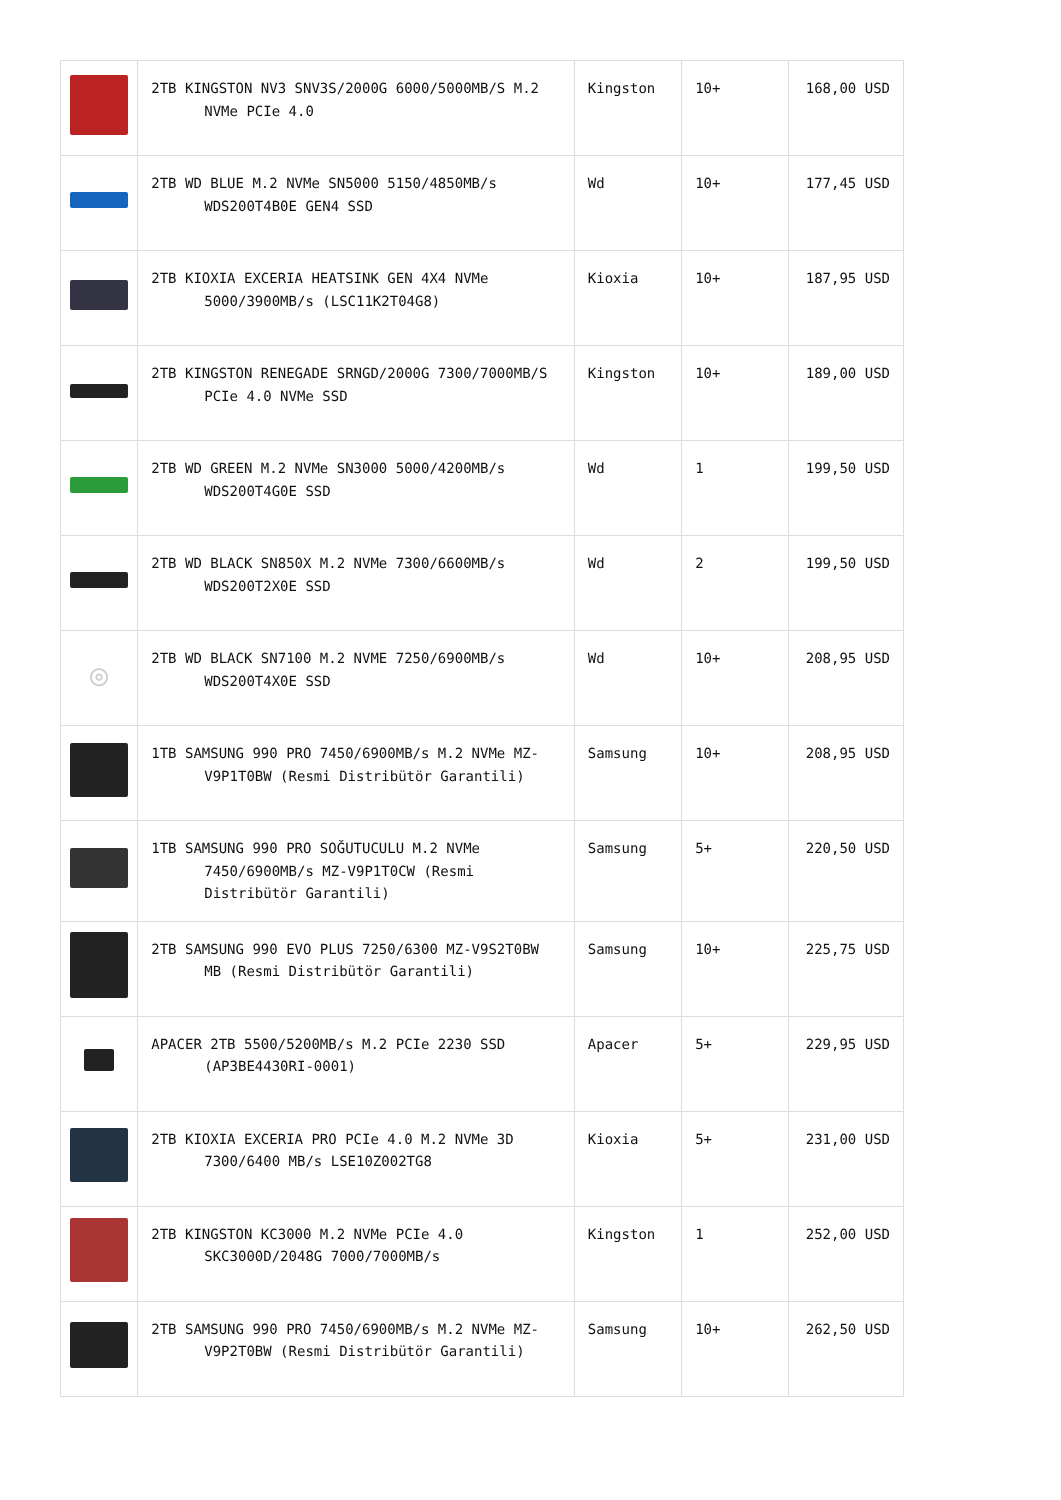| | 2TB KINGSTON NV3 SNV3S/2000G 6000/5000MB/S M.2 NVMe PCIe 4.0 | Kingston | 10+ | 168,00 USD |
| | 2TB WD BLUE M.2 NVMe SN5000 5150/4850MB/s WDS200T4B0E GEN4 SSD | Wd | 10+ | 177,45 USD |
| | 2TB KIOXIA EXCERIA HEATSINK GEN 4X4 NVMe 5000/3900MB/s (LSC11K2T04G8) | Kioxia | 10+ | 187,95 USD |
| | 2TB KINGSTON RENEGADE SRNGD/2000G 7300/7000MB/S PCIe 4.0 NVMe SSD | Kingston | 10+ | 189,00 USD |
| | 2TB WD GREEN M.2 NVMe SN3000 5000/4200MB/s WDS200T4G0E SSD | Wd | 1 | 199,50 USD |
| | 2TB WD BLACK SN850X M.2 NVMe 7300/6600MB/s WDS200T2X0E SSD | Wd | 2 | 199,50 USD |
| ◎ | 2TB WD BLACK SN7100 M.2 NVME 7250/6900MB/s WDS200T4X0E SSD | Wd | 10+ | 208,95 USD |
| | 1TB SAMSUNG 990 PRO 7450/6900MB/s M.2 NVMe MZ-V9P1T0BW (Resmi Distribütör Garantili) | Samsung | 10+ | 208,95 USD |
| | 1TB SAMSUNG 990 PRO SOĞUTUCULU M.2 NVMe 7450/6900MB/s MZ-V9P1T0CW (Resmi Distribütör Garantili) | Samsung | 5+ | 220,50 USD |
| | 2TB SAMSUNG 990 EVO PLUS 7250/6300 MZ-V9S2T0BW MB (Resmi Distribütör Garantili) | Samsung | 10+ | 225,75 USD |
| | APACER 2TB 5500/5200MB/s M.2 PCIe 2230 SSD (AP3BE4430RI-0001) | Apacer | 5+ | 229,95 USD |
| | 2TB KIOXIA EXCERIA PRO PCIe 4.0 M.2 NVMe 3D 7300/6400 MB/s LSE10Z002TG8 | Kioxia | 5+ | 231,00 USD |
| | 2TB KINGSTON KC3000 M.2 NVMe PCIe 4.0 SKC3000D/2048G 7000/7000MB/s | Kingston | 1 | 252,00 USD |
| | 2TB SAMSUNG 990 PRO 7450/6900MB/s M.2 NVMe MZ-V9P2T0BW (Resmi Distribütör Garantili) | Samsung | 10+ | 262,50 USD |